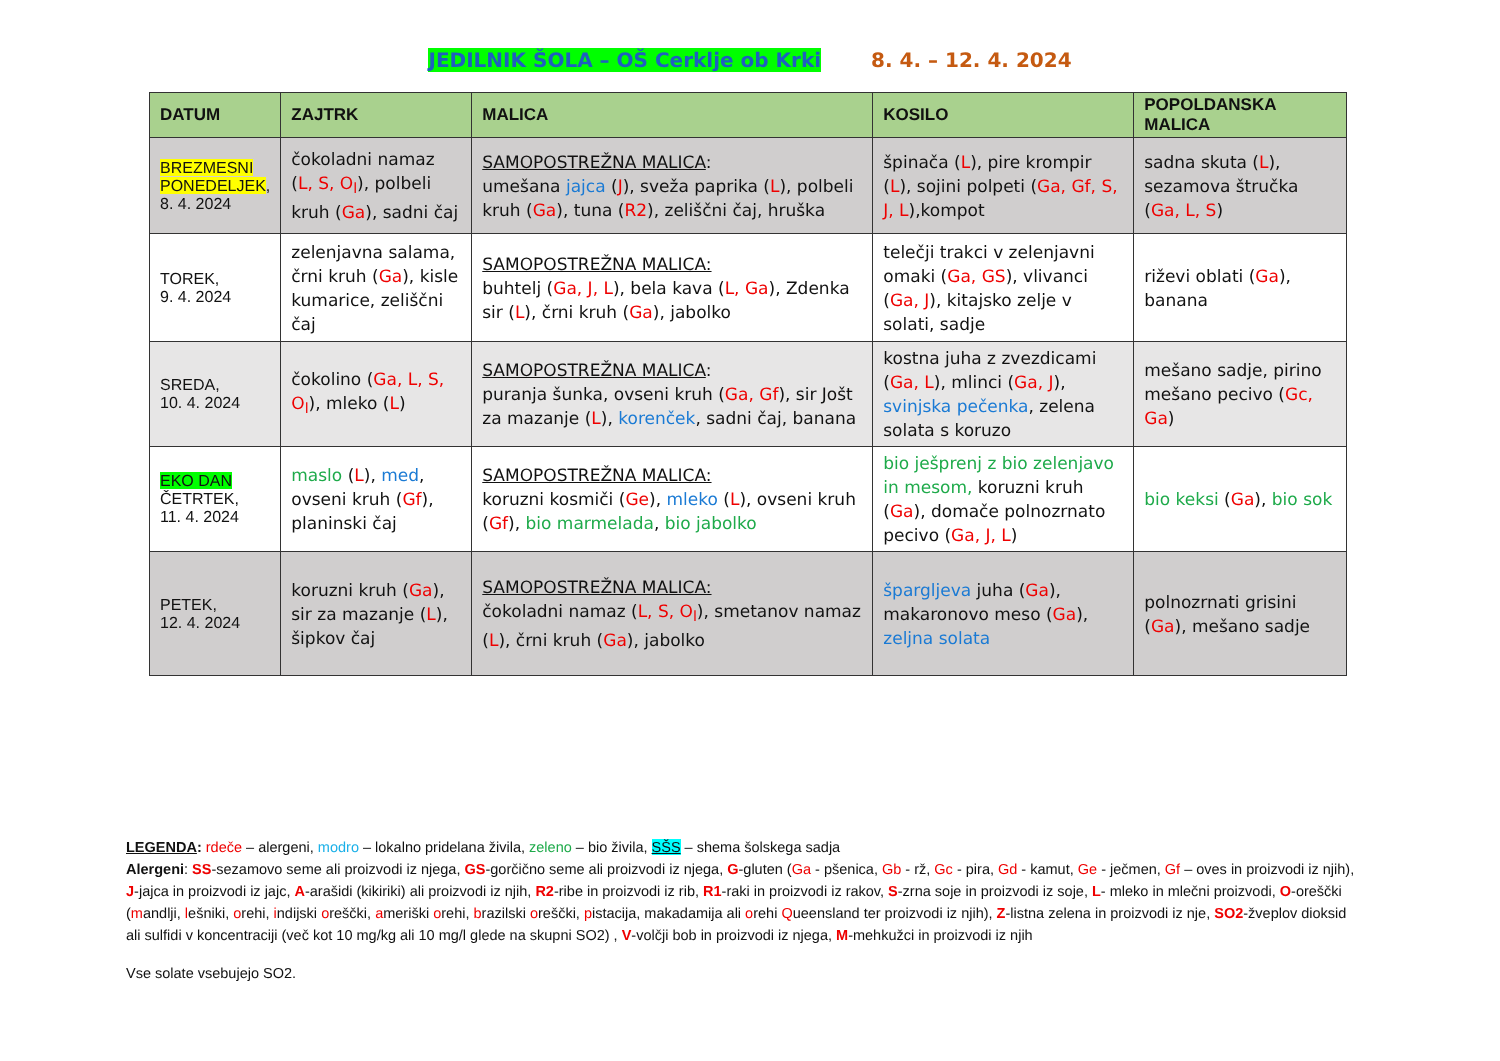JEDILNIK ŠOLA – OŠ Cerklje ob Krki 8. 4. – 12. 4. 2024
| DATUM | ZAJTRK | MALICA | KOSILO | POPOLDANSKA MALICA |
| --- | --- | --- | --- | --- |
| BREZMESNI PONEDELJEK , 8. 4. 2024 | čokoladni namaz ( L, S, O<sub>l</sub> ), polbeli kruh ( Ga ), sadni čaj | SAMOPOSTREŽNA MALICA : umešana jajca ( J ), sveža paprika ( L ), polbeli kruh ( Ga ), tuna ( R2 ), zeliščni čaj, hruška | špinača ( L ), pire krompir ( L ), sojini polpeti ( Ga, Gf, S, J, L ),kompot | sadna skuta ( L ), sezamova štručka ( Ga, L, S ) |
| TOREK, 9. 4. 2024 | zelenjavna salama, črni kruh ( Ga ), kisle kumarice, zeliščni čaj | SAMOPOSTREŽNA MALICA: buhtelj ( Ga, J, L ), bela kava ( L, Ga ), Zdenka sir ( L ), črni kruh ( Ga ), jabolko | telečji trakci v zelenjavni omaki ( Ga, GS ), vlivanci ( Ga, J ), kitajsko zelje v solati, sadje | riževi oblati ( Ga ), banana |
| SREDA, 10. 4. 2024 | čokolino ( Ga, L, S, O<sub>l</sub> ), mleko ( L ) | SAMOPOSTREŽNA MALICA : puranja šunka, ovseni kruh ( Ga, Gf ), sir Jošt za mazanje ( L ), korenček , sadni čaj, banana | kostna juha z zvezdicami ( Ga, L ), mlinci ( Ga, J ), svinjska pečenka , zelena solata s koruzo | mešano sadje, pirino mešano pecivo ( Gc, Ga ) |
| EKO DAN ČETRTEK, 11. 4. 2024 | maslo ( L ), med , ovseni kruh ( Gf ), planinski čaj | SAMOPOSTREŽNA MALICA: koruzni kosmiči ( Ge ), mleko ( L ), ovseni kruh ( Gf ), bio marmelada , bio jabolko | bio ješprenj z bio zelenjavo in mesom, koruzni kruh ( Ga ), domače polnozrnato pecivo ( Ga, J, L ) | bio keksi ( Ga ), bio sok |
| PETEK, 12. 4. 2024 | koruzni kruh ( Ga ), sir za mazanje ( L ), šipkov čaj | SAMOPOSTREŽNA MALICA: čokoladni namaz ( L, S, O<sub>l</sub> ), smetanov namaz ( L ), črni kruh ( Ga ), jabolko | špargljeva juha ( Ga ), makaronovo meso ( Ga ), zeljna solata | polnozrnati grisini ( Ga ), mešano sadje |
LEGENDA: rdeče – alergeni, modro – lokalno pridelana živila, zeleno – bio živila, SŠS – shema šolskega sadja
Alergeni: SS-sezamovo seme ali proizvodi iz njega, GS-gorčično seme ali proizvodi iz njega, G-gluten (Ga - pšenica, Gb - rž, Gc - pira, Gd - kamut, Ge - ječmen, Gf – oves in proizvodi iz njih), J-jajca in proizvodi iz jajc, A-arašidi (kikiriki) ali proizvodi iz njih, R2-ribe in proizvodi iz rib, R1-raki in proizvodi iz rakov, S-zrna soje in proizvodi iz soje, L- mleko in mlečni proizvodi, O-oreščki (mandlji, lešniki, orehi, indijski oreščki, ameriški orehi, brazilski oreščki, pistacija, makadamija ali orehi Queensland ter proizvodi iz njih), Z-listna zelena in proizvodi iz nje, SO2-žveplov dioksid ali sulfidi v koncentraciji (več kot 10 mg/kg ali 10 mg/l glede na skupni SO2) , V-volčji bob in proizvodi iz njega, M-mehkužci in proizvodi iz njih
Vse solate vsebujejo SO2.